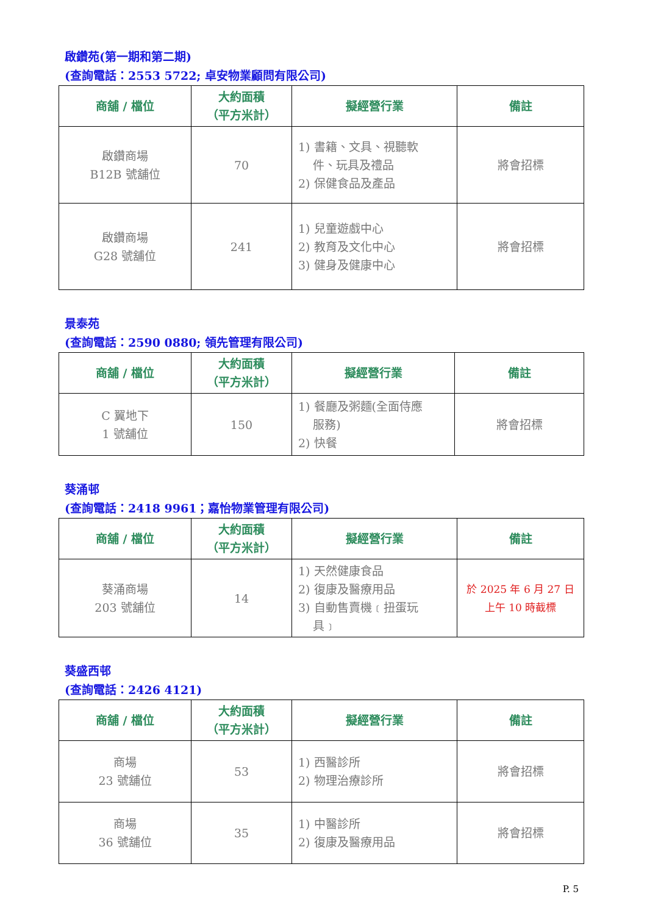啟鑽苑(第一期和第二期)
(查詢電話：2553 5722; 卓安物業顧問有限公司)
| 商舖 / 檔位 | 大約面積 （平方米計） | 擬經營行業 | 備註 |
| --- | --- | --- | --- |
| 啟鑽商場 B12B 號舖位 | 70 | 1) 書籍、文具、視聽軟 件、玩具及禮品 2) 保健食品及產品 | 將會招標 |
| 啟鑽商場 G28 號舖位 | 241 | 1) 兒童遊戲中心 2) 教育及文化中心 3) 健身及健康中心 | 將會招標 |
景泰苑
(查詢電話：2590 0880; 領先管理有限公司)
| 商舖 / 檔位 | 大約面積 （平方米計） | 擬經營行業 | 備註 |
| --- | --- | --- | --- |
| C 翼地下 1 號舖位 | 150 | 1) 餐廳及粥麵(全面侍應 服務) 2) 快餐 | 將會招標 |
葵涌邨
(查詢電話：2418 9961；嘉怡物業管理有限公司)
| 商舖 / 檔位 | 大約面積 （平方米計） | 擬經營行業 | 備註 |
| --- | --- | --- | --- |
| 葵涌商場 203 號舖位 | 14 | 1) 天然健康食品 2) 復康及醫療用品 3) 自動售賣機﹝扭蛋玩 具﹞ | 於 2025 年 6 月 27 日 上午 10 時截標 |
葵盛西邨
(查詢電話：2426 4121)
| 商舖 / 檔位 | 大約面積 （平方米計） | 擬經營行業 | 備註 |
| --- | --- | --- | --- |
| 商場 23 號舖位 | 53 | 1) 西醫診所 2) 物理治療診所 | 將會招標 |
| 商場 36 號舖位 | 35 | 1) 中醫診所 2) 復康及醫療用品 | 將會招標 |
P. 5